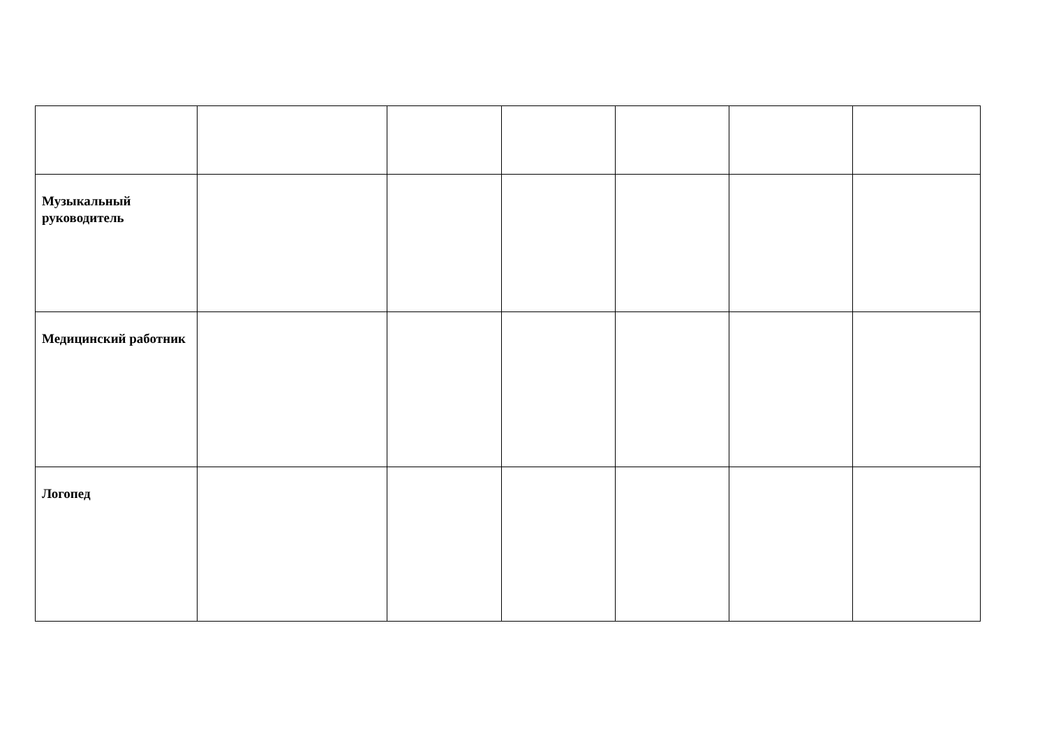| Музыкальный руководитель | | | | | | |
| Медицинский работник | | | | | | |
| Логопед | | | | | | |